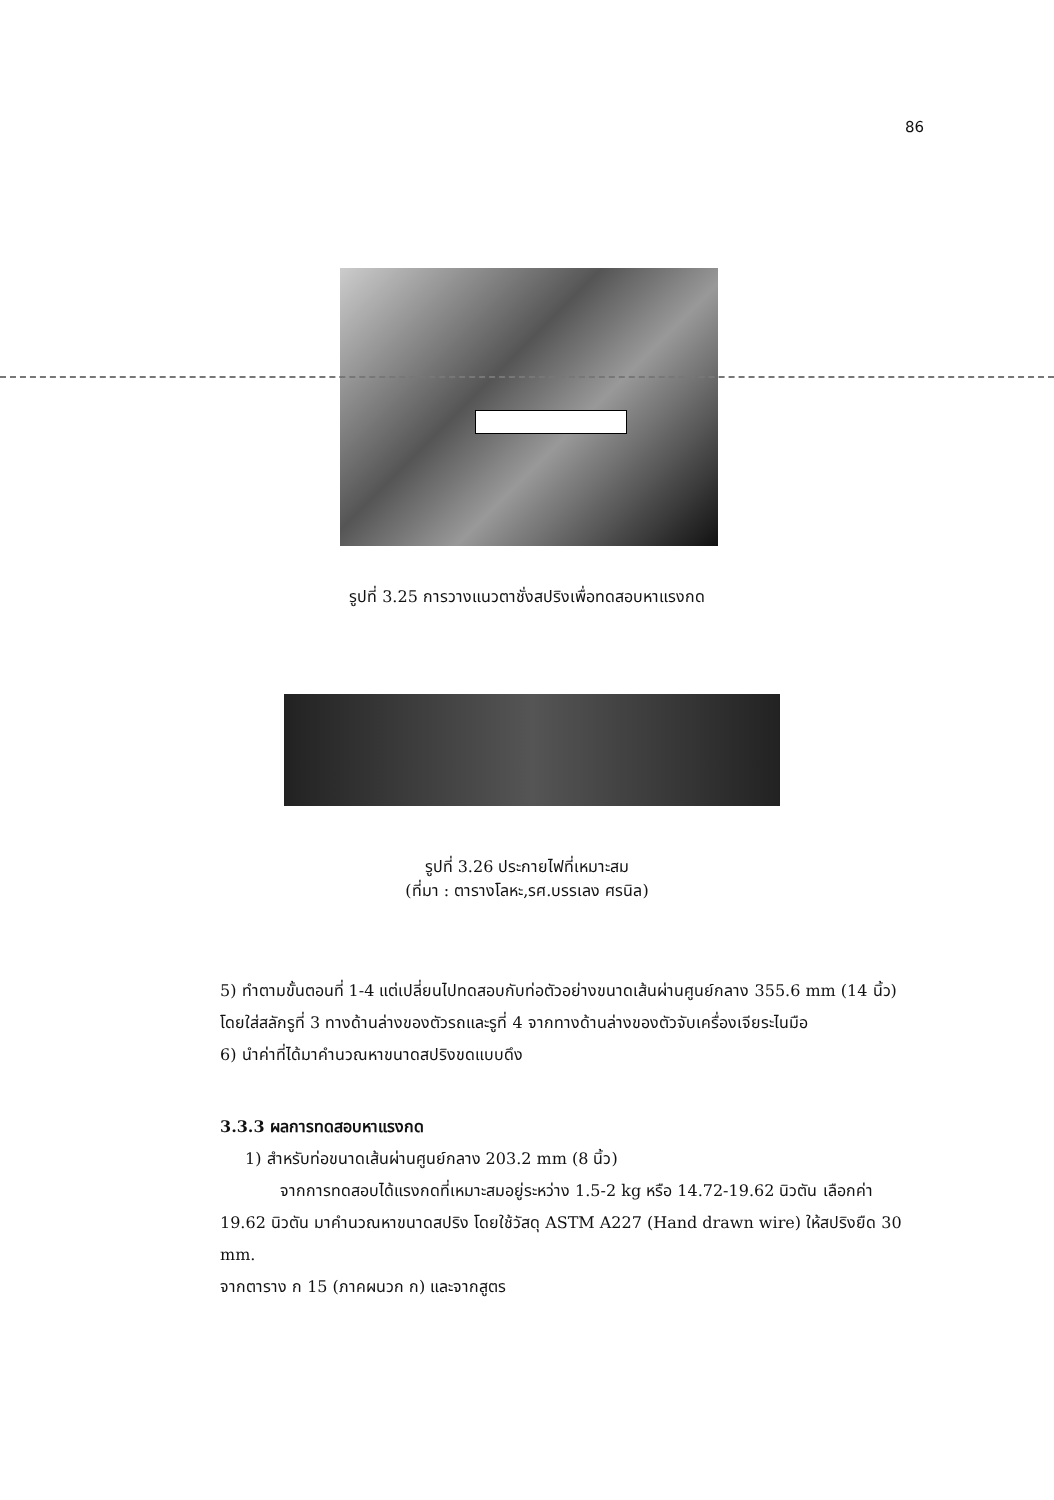86
รูปที่ 3.25 การวางแนวตาชั่งสปริงเพื่อทดสอบหาแรงกด
รูปที่ 3.26 ประกายไฟที่เหมาะสม
(ที่มา : ตารางโลหะ,รศ.บรรเลง ศรนิล)
5) ทำตามขั้นตอนที่ 1-4 แต่เปลี่ยนไปทดสอบกับท่อตัวอย่างขนาดเส้นผ่านศูนย์กลาง 355.6 mm (14 นิ้ว) โดยใส่สลักรูที่ 3 ทางด้านล่างของตัวรถและรูที่ 4 จากทางด้านล่างของตัวจับเครื่องเจียระไนมือ
6) นำค่าที่ได้มาคำนวณหาขนาดสปริงขดแบบดึง
3.3.3 ผลการทดสอบหาแรงกด
1) สำหรับท่อขนาดเส้นผ่านศูนย์กลาง 203.2 mm (8 นิ้ว)
จากการทดสอบได้แรงกดที่เหมาะสมอยู่ระหว่าง 1.5-2 kg หรือ 14.72-19.62 นิวตัน เลือกค่า 19.62 นิวตัน มาคำนวณหาขนาดสปริง โดยใช้วัสดุ ASTM A227 (Hand drawn wire) ให้สปริงยืด 30 mm.
จากตาราง ก 15 (ภาคผนวก ก) และจากสูตร